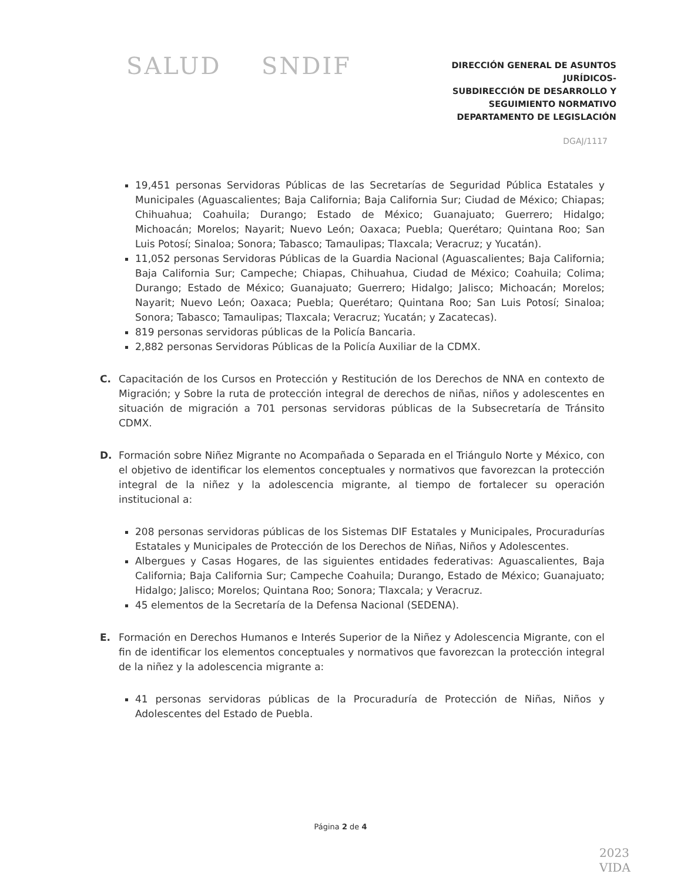SALUD SNDIF
DIRECCIÓN GENERAL DE ASUNTOS JURÍDICOS-
SUBDIRECCIÓN DE DESARROLLO Y
SEGUIMIENTO NORMATIVO
DEPARTAMENTO DE LEGISLACIÓN
DGAJ/1117
19,451 personas Servidoras Públicas de las Secretarías de Seguridad Pública Estatales y Municipales (Aguascalientes; Baja California; Baja California Sur; Ciudad de México; Chiapas; Chihuahua; Coahuila; Durango; Estado de México; Guanajuato; Guerrero; Hidalgo; Michoacán; Morelos; Nayarit; Nuevo León; Oaxaca; Puebla; Querétaro; Quintana Roo; San Luis Potosí; Sinaloa; Sonora; Tabasco; Tamaulipas; Tlaxcala; Veracruz; y Yucatán).
11,052 personas Servidoras Públicas de la Guardia Nacional (Aguascalientes; Baja California; Baja California Sur; Campeche; Chiapas, Chihuahua, Ciudad de México; Coahuila; Colima; Durango; Estado de México; Guanajuato; Guerrero; Hidalgo; Jalisco; Michoacán; Morelos; Nayarit; Nuevo León; Oaxaca; Puebla; Querétaro; Quintana Roo; San Luis Potosí; Sinaloa; Sonora; Tabasco; Tamaulipas; Tlaxcala; Veracruz; Yucatán; y Zacatecas).
819 personas servidoras públicas de la Policía Bancaria.
2,882 personas Servidoras Públicas de la Policía Auxiliar de la CDMX.
C. Capacitación de los Cursos en Protección y Restitución de los Derechos de NNA en contexto de Migración; y Sobre la ruta de protección integral de derechos de niñas, niños y adolescentes en situación de migración a 701 personas servidoras públicas de la Subsecretaría de Tránsito CDMX.
D. Formación sobre Niñez Migrante no Acompañada o Separada en el Triángulo Norte y México, con el objetivo de identificar los elementos conceptuales y normativos que favorezcan la protección integral de la niñez y la adolescencia migrante, al tiempo de fortalecer su operación institucional a:
208 personas servidoras públicas de los Sistemas DIF Estatales y Municipales, Procuradurías Estatales y Municipales de Protección de los Derechos de Niñas, Niños y Adolescentes.
Albergues y Casas Hogares, de las siguientes entidades federativas: Aguascalientes, Baja California; Baja California Sur; Campeche Coahuila; Durango, Estado de México; Guanajuato; Hidalgo; Jalisco; Morelos; Quintana Roo; Sonora; Tlaxcala; y Veracruz.
45 elementos de la Secretaría de la Defensa Nacional (SEDENA).
E. Formación en Derechos Humanos e Interés Superior de la Niñez y Adolescencia Migrante, con el fin de identificar los elementos conceptuales y normativos que favorezcan la protección integral de la niñez y la adolescencia migrante a:
41 personas servidoras públicas de la Procuraduría de Protección de Niñas, Niños y Adolescentes del Estado de Puebla.
Página 2 de 4
2023
VIDA